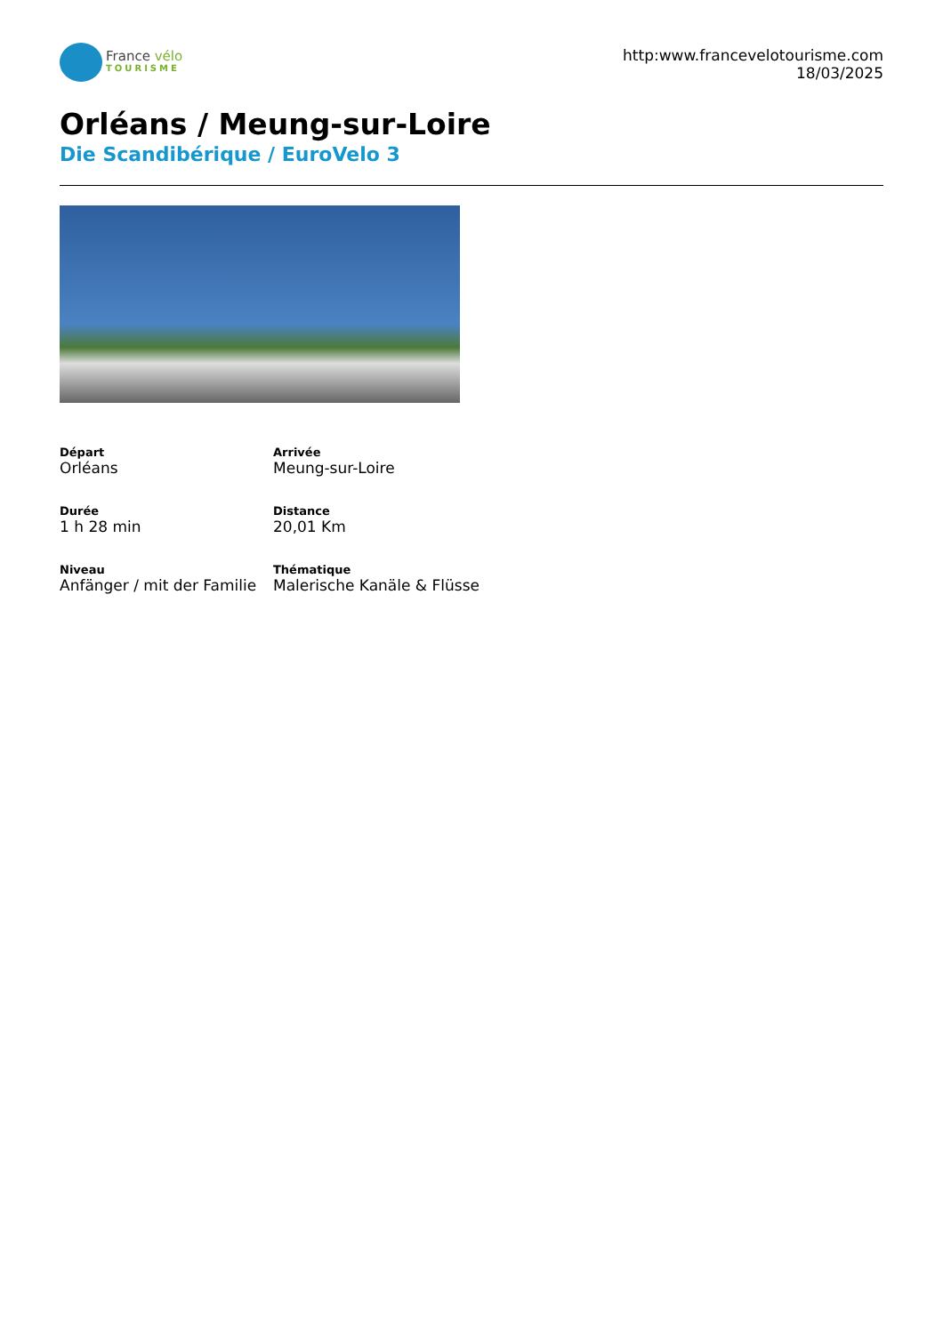France vélo
TOURISME
http:www.francevelotourisme.com
18/03/2025
Orléans / Meung-sur-Loire
Die Scandibérique / EuroVelo 3
Départ
Orléans
Arrivée
Meung-sur-Loire
Durée
1 h 28 min
Distance
20,01 Km
Niveau
Anfänger / mit der Familie
Thématique
Malerische Kanäle & Flüsse